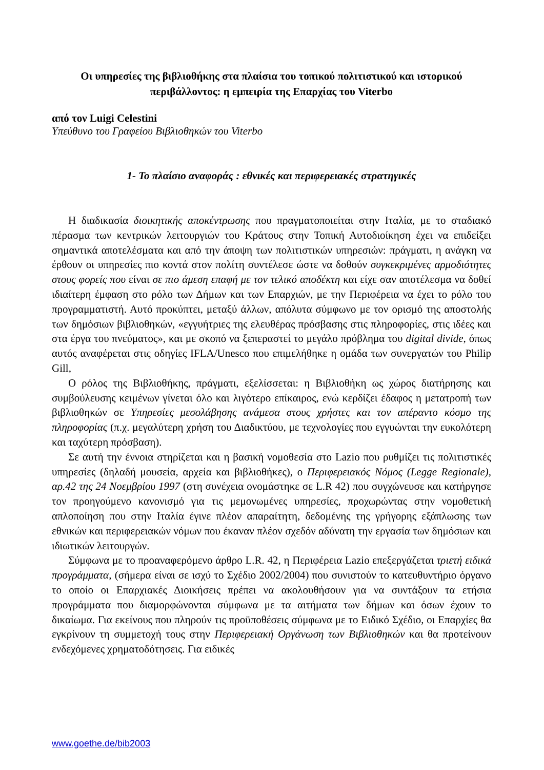Οι υπηρεσίες της βιβλιοθήκης στα πλαίσια του τοπικού πολιτιστικού και ιστορικού περιβάλλοντος: η εμπειρία της Επαρχίας του Viterbo
από τον Luigi Celestini
Υπεύθυνο του Γραφείου Βιβλιοθηκών του Viterbo
1- Το πλαίσιο αναφοράς : εθνικές και περιφερειακές στρατηγικές
Η διαδικασία διοικητικής αποκέντρωσης που πραγματοποιείται στην Ιταλία, με το σταδιακό πέρασμα των κεντρικών λειτουργιών του Κράτους στην Τοπική Αυτοδιοίκηση έχει να επιδείξει σημαντικά αποτελέσματα και από την άποψη των πολιτιστικών υπηρεσιών: πράγματι, η ανάγκη να έρθουν οι υπηρεσίες πιο κοντά στον πολίτη συντέλεσε ώστε να δοθούν συγκεκριμένες αρμοδιότητες στους φορείς που είναι σε πιο άμεση επαφή με τον τελικό αποδέκτη και είχε σαν αποτέλεσμα να δοθεί ιδιαίτερη έμφαση στο ρόλο των Δήμων και των Επαρχιών, με την Περιφέρεια να έχει το ρόλο του προγραμματιστή. Αυτό προκύπτει, μεταξύ άλλων, απόλυτα σύμφωνο με τον ορισμό της αποστολής των δημόσιων βιβλιοθηκών, «εγγυήτριες της ελευθέρας πρόσβασης στις πληροφορίες, στις ιδέες και στα έργα του πνεύματος», και με σκοπό να ξεπεραστεί το μεγάλο πρόβλημα του digital divide, όπως αυτός αναφέρεται στις οδηγίες IFLA/Unesco που επιμελήθηκε η ομάδα των συνεργατών του Philip Gill,
Ο ρόλος της Βιβλιοθήκης, πράγματι, εξελίσσεται: η Βιβλιοθήκη ως χώρος διατήρησης και συμβούλευσης κειμένων γίνεται όλο και λιγότερο επίκαιρος, ενώ κερδίζει έδαφος η μετατροπή των βιβλιοθηκών σε Υπηρεσίες μεσολάβησης ανάμεσα στους χρήστες και τον απέραντο κόσμο της πληροφορίας (π.χ. μεγαλύτερη χρήση του Διαδικτύου, με τεχνολογίες που εγγυώνται την ευκολότερη και ταχύτερη πρόσβαση).
Σε αυτή την έννοια στηρίζεται και η βασική νομοθεσία στο Lazio που ρυθμίζει τις πολιτιστικές υπηρεσίες (δηλαδή μουσεία, αρχεία και βιβλιοθήκες), ο Περιφερειακός Νόμος (Legge Regionale), αρ.42 της 24 Νοεμβρίου 1997 (στη συνέχεια ονομάστηκε σε L.R 42) που συγχώνευσε και κατήργησε τον προηγούμενο κανονισμό για τις μεμονωμένες υπηρεσίες, προχωρώντας στην νομοθετική απλοποίηση που στην Ιταλία έγινε πλέον απαραίτητη, δεδομένης της γρήγορης εξάπλωσης των εθνικών και περιφερειακών νόμων που έκαναν πλέον σχεδόν αδύνατη την εργασία των δημόσιων και ιδιωτικών λειτουργών.
Σύμφωνα με το προαναφερόμενο άρθρο L.R. 42, η Περιφέρεια Lazio επεξεργάζεται τριετή ειδικά προγράμματα, (σήμερα είναι σε ισχύ το Σχέδιο 2002/2004) που συνιστούν το κατευθυντήριο όργανο το οποίο οι Επαρχιακές Διοικήσεις πρέπει να ακολουθήσουν για να συντάξουν τα ετήσια προγράμματα που διαμορφώνονται σύμφωνα με τα αιτήματα των δήμων και όσων έχουν το δικαίωμα. Για εκείνους που πληρούν τις προϋποθέσεις σύμφωνα με το Ειδικό Σχέδιο, οι Επαρχίες θα εγκρίνουν τη συμμετοχή τους στην Περιφερειακή Οργάνωση των Βιβλιοθηκών και θα προτείνουν ενδεχόμενες χρηματοδότησεις. Για ειδικές
www.goethe.de/bib2003